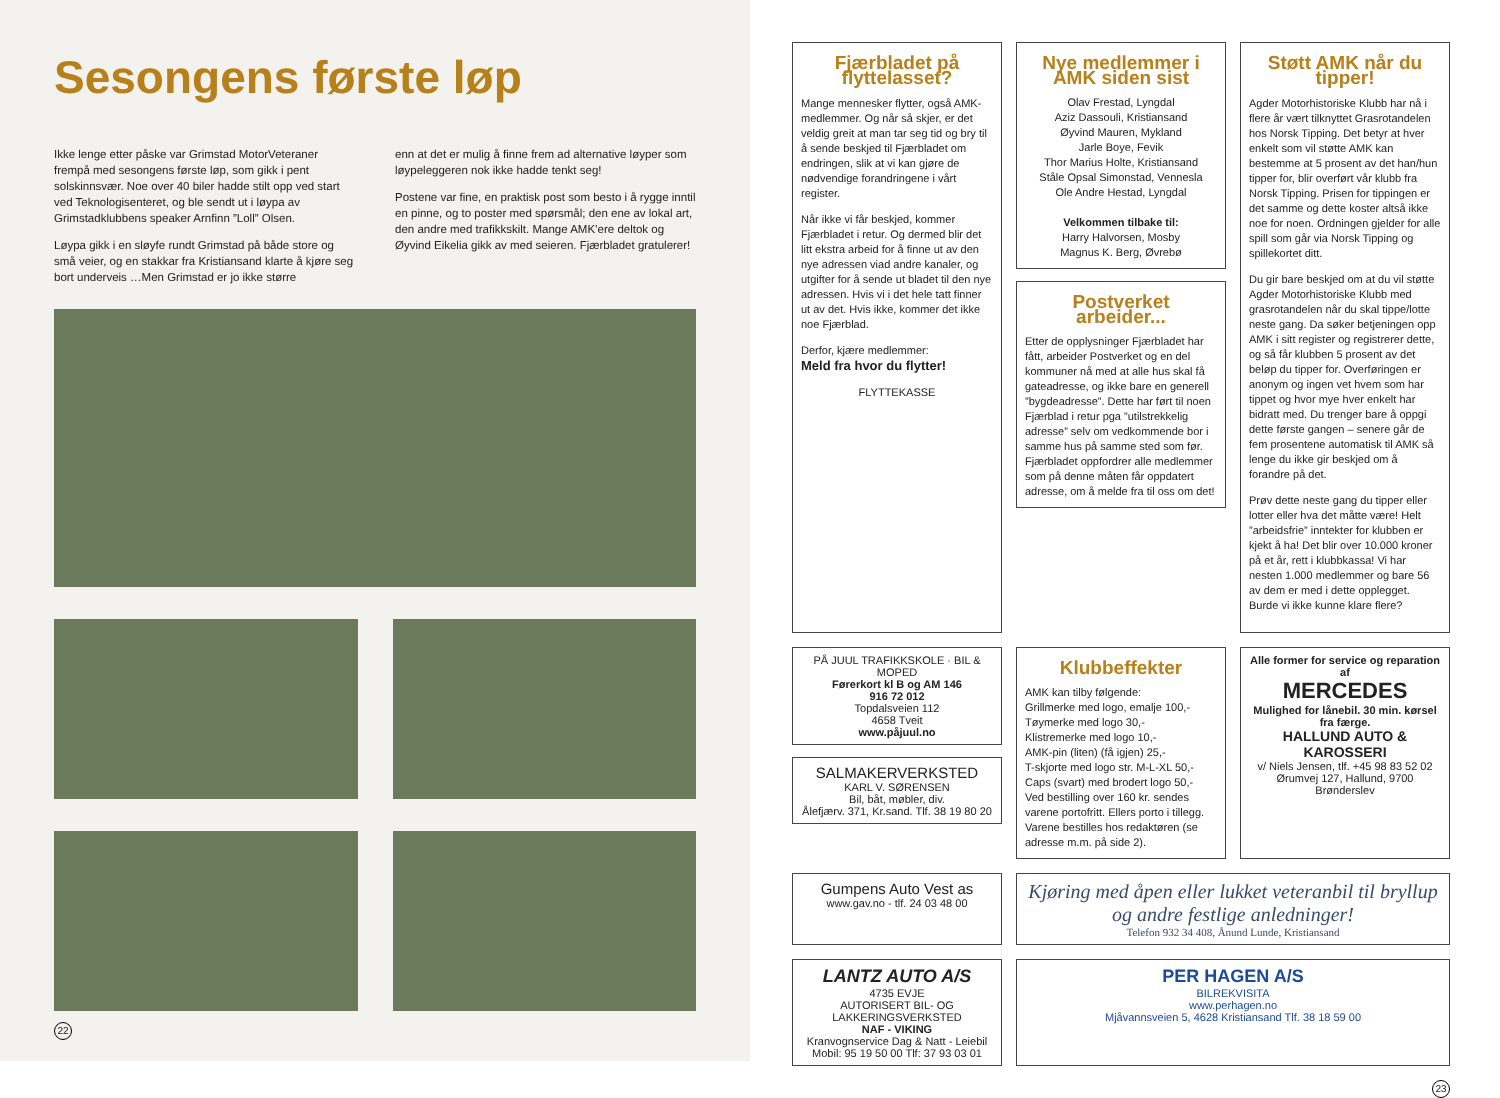Sesongens første løp
Ikke lenge etter påske var Grimstad MotorVeteraner frempå med sesongens første løp, som gikk i pent solskinnsvær. Noe over 40 biler hadde stilt opp ved start ved Teknologisenteret, og ble sendt ut i løypa av Grimstadklubbens speaker Arnfinn ”Loll” Olsen.
Løypa gikk i en sløyfe rundt Grimstad på både store og små veier, og en stakkar fra Kristiansand klarte å kjøre seg bort underveis …Men Grimstad er jo ikke større
enn at det er mulig å finne frem ad alternative løyper som løypeleggeren nok ikke hadde tenkt seg!
Postene var fine, en praktisk post som besto i å rygge inntil en pinne, og to poster med spørsmål; den ene av lokal art, den andre med trafikkskilt. Mange AMK’ere deltok og Øyvind Eikelia gikk av med seieren. Fjærbladet gratulerer!
22
Fjærbladet på flyttelasset?
Mange mennesker flytter, også AMK-medlemmer. Og når så skjer, er det veldig greit at man tar seg tid og bry til å sende beskjed til Fjærbladet om endringen, slik at vi kan gjøre de nødvendige forandringene i vårt register.
Når ikke vi får beskjed, kommer Fjærbladet i retur. Og dermed blir det litt ekstra arbeid for å finne ut av den nye adressen viad andre kanaler, og utgifter for å sende ut bladet til den nye adressen. Hvis vi i det hele tatt finner ut av det. Hvis ikke, kommer det ikke noe Fjærblad.
Derfor, kjære medlemmer:
Meld fra hvor du flytter!
FLYTTEKASSE
Nye medlemmer i AMK siden sist
Olav Frestad, Lyngdal
Aziz Dassouli, Kristiansand
Øyvind Mauren, Mykland
Jarle Boye, Fevik
Thor Marius Holte, Kristiansand
Ståle Opsal Simonstad, Vennesla
Ole Andre Hestad, Lyngdal
Velkommen tilbake til:
Harry Halvorsen, Mosby
Magnus K. Berg, Øvrebø
Postverket arbeider...
Etter de opplysninger Fjærbladet har fått, arbeider Postverket og en del kommuner nå med at alle hus skal få gateadresse, og ikke bare en generell ”bygdeadresse”. Dette har ført til noen Fjærblad i retur pga ”utilstrekkelig adresse” selv om vedkommende bor i samme hus på samme sted som før. Fjærbladet oppfordrer alle medlemmer som på denne måten får oppdatert adresse, om å melde fra til oss om det!
Støtt AMK når du tipper!
Agder Motorhistoriske Klubb har nå i flere år vært tilknyttet Grasrotandelen hos Norsk Tipping. Det betyr at hver enkelt som vil støtte AMK kan bestemme at 5 prosent av det han/hun tipper for, blir overført vår klubb fra Norsk Tipping. Prisen for tippingen er det samme og dette koster altså ikke noe for noen. Ordningen gjelder for alle spill som går via Norsk Tipping og spillekortet ditt.
Du gir bare beskjed om at du vil støtte Agder Motorhistoriske Klubb med grasrotandelen når du skal tippe/lotte neste gang. Da søker betjeningen opp AMK i sitt register og registrerer dette, og så får klubben 5 prosent av det beløp du tipper for. Overføringen er anonym og ingen vet hvem som har tippet og hvor mye hver enkelt har bidratt med. Du trenger bare å oppgi dette første gangen – senere går de fem prosentene automatisk til AMK så lenge du ikke gir beskjed om å forandre på det.
Prøv dette neste gang du tipper eller lotter eller hva det måtte være! Helt ”arbeidsfrie” inntekter for klubben er kjekt å ha! Det blir over 10.000 kroner på et år, rett i klubbkassa! Vi har nesten 1.000 medlemmer og bare 56 av dem er med i dette opplegget. Burde vi ikke kunne klare flere?
PÅ JUUL TRAFIKKSKOLE · BIL & MOPED
Førerkort kl B og AM 146
916 72 012
Topdalsveien 112
4658 Tveit
www.påjuul.no
SALMAKERVERKSTED
KARL V. SØRENSEN
Bil, båt, møbler, div.
Ålefjærv. 371, Kr.sand. Tlf. 38 19 80 20
Klubbeffekter
AMK kan tilby følgende:
Grillmerke med logo, emalje 100,-
Tøymerke med logo 30,-
Klistremerke med logo 10,-
AMK-pin (liten) (få igjen) 25,-
T-skjorte med logo str. M-L-XL 50,-
Caps (svart) med brodert logo 50,-
Ved bestilling over 160 kr. sendes varene portofritt. Ellers porto i tillegg. Varene bestilles hos redaktøren (se adresse m.m. på side 2).
Alle former for service og reparation af
MERCEDES
Mulighed for lånebil. 30 min. kørsel fra færge.
HALLUND AUTO & KAROSSERI
v/ Niels Jensen, tlf. +45 98 83 52 02
Ørumvej 127, Hallund, 9700 Brønderslev
Gumpens Auto Vest as
www.gav.no - tlf. 24 03 48 00
Kjøring med åpen eller lukket veteranbil til bryllup og andre festlige anledninger!
Telefon 932 34 408, Ånund Lunde, Kristiansand
LANTZ AUTO A/S
4735 EVJE
AUTORISERT BIL- OG LAKKERINGSVERKSTED
NAF - VIKING
Kranvognservice Dag & Natt - Leiebil
Mobil: 95 19 50 00 Tlf: 37 93 03 01
PER HAGEN A/S
BILREKVISITA
www.perhagen.no
Mjåvannsveien 5, 4628 Kristiansand Tlf. 38 18 59 00
23